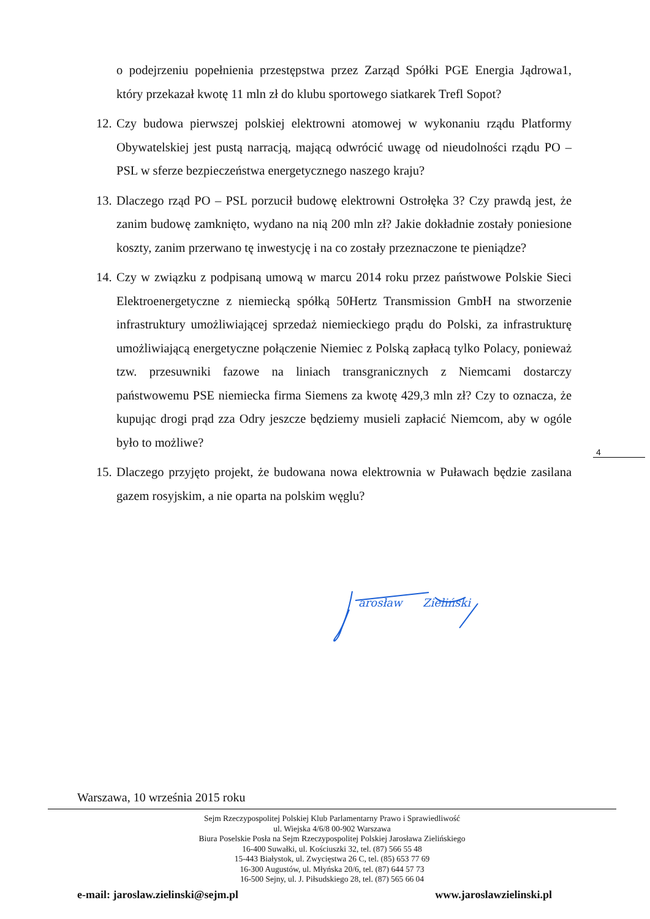o podejrzeniu popełnienia przestępstwa przez Zarząd Spółki PGE Energia Jądrowa1, który przekazał kwotę 11 mln zł do klubu sportowego siatkarek Trefl Sopot?
12. Czy budowa pierwszej polskiej elektrowni atomowej w wykonaniu rządu Platformy Obywatelskiej jest pustą narracją, mającą odwrócić uwagę od nieudolności rządu PO – PSL w sferze bezpieczeństwa energetycznego naszego kraju?
13. Dlaczego rząd PO – PSL porzucił budowę elektrowni Ostrołęka 3? Czy prawdą jest, że zanim budowę zamknięto, wydano na nią 200 mln zł? Jakie dokładnie zostały poniesione koszty, zanim przerwano tę inwestycję i na co zostały przeznaczone te pieniądze?
14. Czy w związku z podpisaną umową w marcu 2014 roku przez państwowe Polskie Sieci Elektroenergetyczne z niemiecką spółką 50Hertz Transmission GmbH na stworzenie infrastruktury umożliwiającej sprzedaż niemieckiego prądu do Polski, za infrastrukturę umożliwiającą energetyczne połączenie Niemiec z Polską zapłacą tylko Polacy, ponieważ tzw. przesuwniki fazowe na liniach transgranicznych z Niemcami dostarczy państwowemu PSE niemiecka firma Siemens za kwotę 429,3 mln zł? Czy to oznacza, że kupując drogi prąd zza Odry jeszcze będziemy musieli zapłacić Niemcom, aby w ogóle było to możliwe?
15. Dlaczego przyjęto projekt, że budowana nowa elektrownia w Puławach będzie zasilana gazem rosyjskim, a nie oparta na polskim węglu?
4
arosław
Zieliński
Warszawa, 10 września 2015 roku
Sejm Rzeczypospolitej Polskiej Klub Parlamentarny Prawo i Sprawiedliwość
ul. Wiejska 4/6/8 00-902 Warszawa
Biura Poselskie Posła na Sejm Rzeczypospolitej Polskiej Jarosława Zielińskiego
16-400 Suwałki, ul. Kościuszki 32, tel. (87) 566 55 48
15-443 Białystok, ul. Zwycięstwa 26 C, tel. (85) 653 77 69
16-300 Augustów, ul. Młyńska 20/6, tel. (87) 644 57 73
16-500 Sejny, ul. J. Piłsudskiego 28, tel. (87) 565 66 04
e-mail: jaroslaw.zielinski@sejm.pl www.jaroslawzielinski.pl